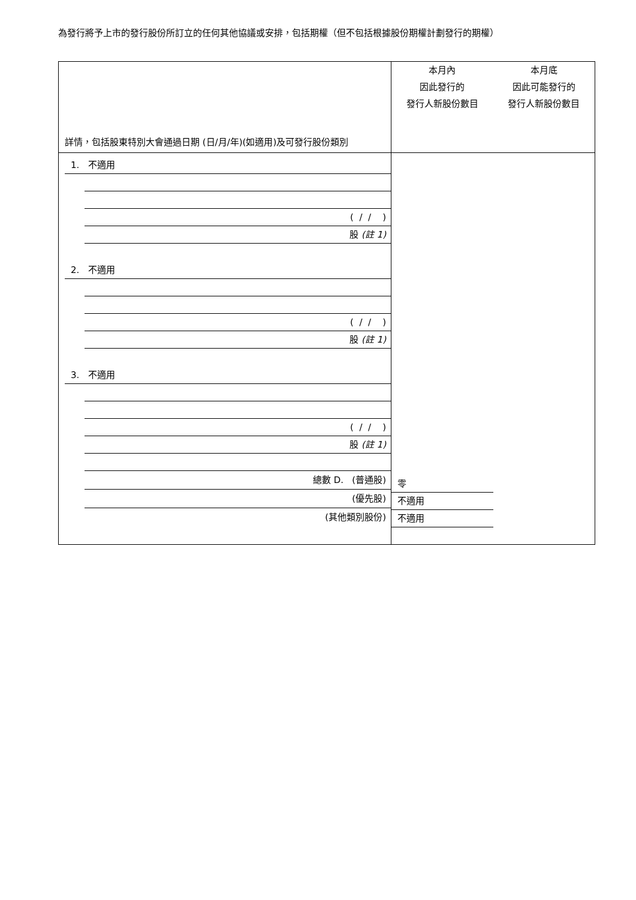為發行將予上市的發行股份所訂立的任何其他協議或安排，包括期權（但不包括根據股份期權計劃發行的期權）
| 詳情，包括股東特別大會通過日期 (日/月/年)(如適用)及可發行股份類別 | 本月內 因此發行的 發行人新股份數目 | 本月底 因此可能發行的 發行人新股份數目 |
| 1. 不適用 ( / / ) 股 (註 1) 2. 不適用 ( / / ) 股 (註 1) 3. 不適用 ( / / ) 股 (註 1) 總數 D. (普通股) (優先股) (其他類別股份) | 零 不適用 不適用 | |